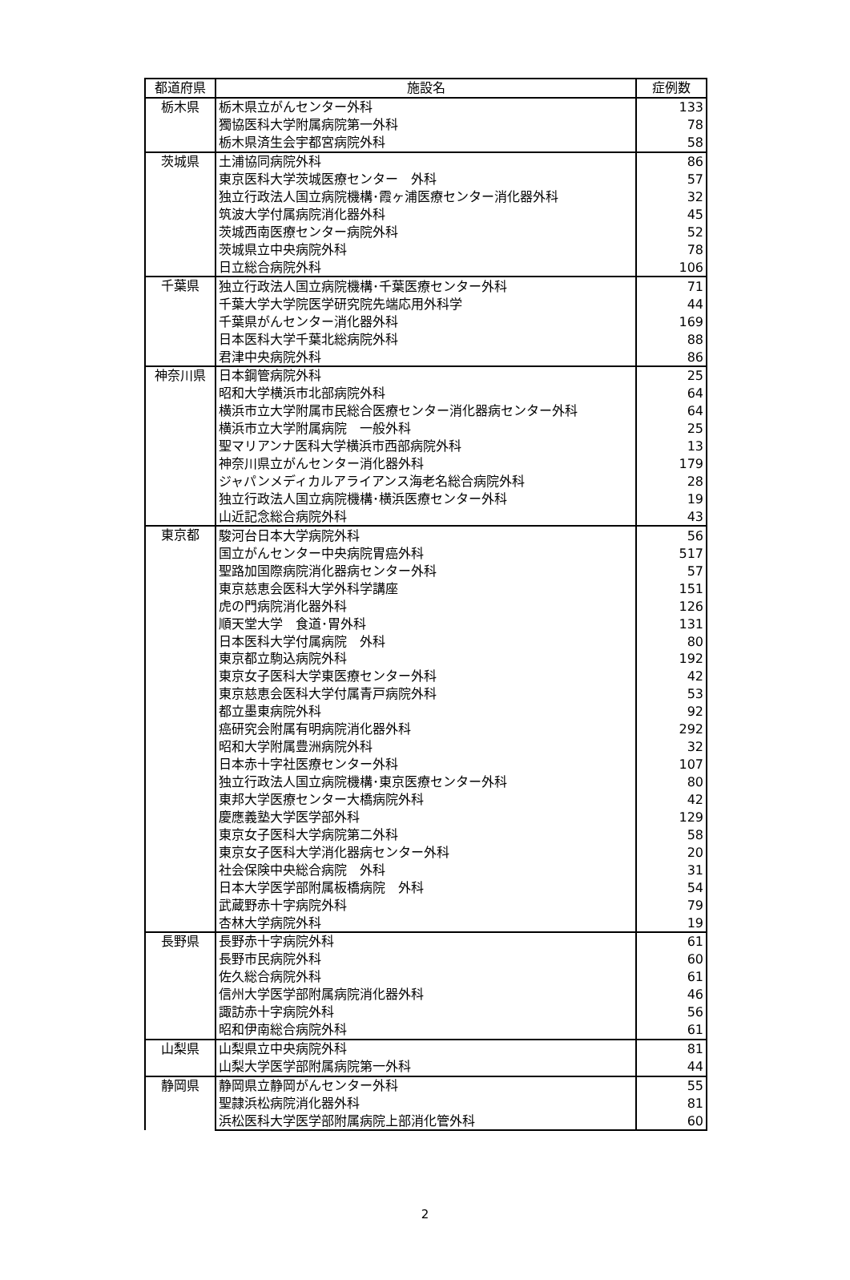| 都道府県 | 施設名 | 症例数 |
| --- | --- | --- |
| 栃木県 | 栃木県立がんセンター外科 | 133 |
| | 獨協医科大学附属病院第一外科 | 78 |
| | 栃木県済生会宇都宮病院外科 | 58 |
| 茨城県 | 土浦協同病院外科 | 86 |
| | 東京医科大学茨城医療センター 外科 | 57 |
| | 独立行政法人国立病院機構･霞ヶ浦医療センター消化器外科 | 32 |
| | 筑波大学付属病院消化器外科 | 45 |
| | 茨城西南医療センター病院外科 | 52 |
| | 茨城県立中央病院外科 | 78 |
| | 日立総合病院外科 | 106 |
| 千葉県 | 独立行政法人国立病院機構･千葉医療センター外科 | 71 |
| | 千葉大学大学院医学研究院先端応用外科学 | 44 |
| | 千葉県がんセンター消化器外科 | 169 |
| | 日本医科大学千葉北総病院外科 | 88 |
| | 君津中央病院外科 | 86 |
| 神奈川県 | 日本鋼管病院外科 | 25 |
| | 昭和大学横浜市北部病院外科 | 64 |
| | 横浜市立大学附属市民総合医療センター消化器病センター外科 | 64 |
| | 横浜市立大学附属病院 一般外科 | 25 |
| | 聖マリアンナ医科大学横浜市西部病院外科 | 13 |
| | 神奈川県立がんセンター消化器外科 | 179 |
| | ジャパンメディカルアライアンス海老名総合病院外科 | 28 |
| | 独立行政法人国立病院機構･横浜医療センター外科 | 19 |
| | 山近記念総合病院外科 | 43 |
| 東京都 | 駿河台日本大学病院外科 | 56 |
| | 国立がんセンター中央病院胃癌外科 | 517 |
| | 聖路加国際病院消化器病センター外科 | 57 |
| | 東京慈恵会医科大学外科学講座 | 151 |
| | 虎の門病院消化器外科 | 126 |
| | 順天堂大学 食道･胃外科 | 131 |
| | 日本医科大学付属病院 外科 | 80 |
| | 東京都立駒込病院外科 | 192 |
| | 東京女子医科大学東医療センター外科 | 42 |
| | 東京慈恵会医科大学付属青戸病院外科 | 53 |
| | 都立墨東病院外科 | 92 |
| | 癌研究会附属有明病院消化器外科 | 292 |
| | 昭和大学附属豊洲病院外科 | 32 |
| | 日本赤十字社医療センター外科 | 107 |
| | 独立行政法人国立病院機構･東京医療センター外科 | 80 |
| | 東邦大学医療センター大橋病院外科 | 42 |
| | 慶應義塾大学医学部外科 | 129 |
| | 東京女子医科大学病院第二外科 | 58 |
| | 東京女子医科大学消化器病センター外科 | 20 |
| | 社会保険中央総合病院 外科 | 31 |
| | 日本大学医学部附属板橋病院 外科 | 54 |
| | 武蔵野赤十字病院外科 | 79 |
| | 杏林大学病院外科 | 19 |
| 長野県 | 長野赤十字病院外科 | 61 |
| | 長野市民病院外科 | 60 |
| | 佐久総合病院外科 | 61 |
| | 信州大学医学部附属病院消化器外科 | 46 |
| | 諏訪赤十字病院外科 | 56 |
| | 昭和伊南総合病院外科 | 61 |
| 山梨県 | 山梨県立中央病院外科 | 81 |
| | 山梨大学医学部附属病院第一外科 | 44 |
| 静岡県 | 静岡県立静岡がんセンター外科 | 55 |
| | 聖隷浜松病院消化器外科 | 81 |
| | 浜松医科大学医学部附属病院上部消化管外科 | 60 |
2